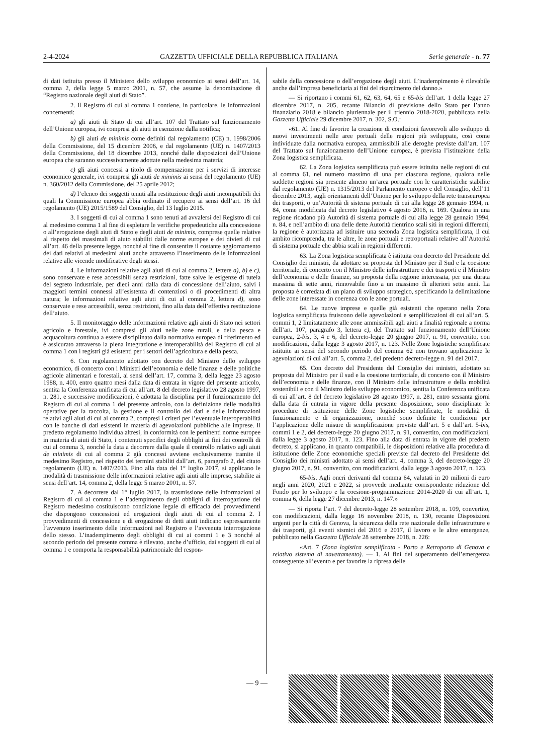2-4-2024 GAZZETTA UFFICIALE DELLA REPUBBLICA ITALIANA Serie generale - n. 77
di dati istituita presso il Ministero dello sviluppo economico ai sensi dell’art. 14, comma 2, della legge 5 marzo 2001, n. 57, che assume la denominazione di “Registro nazionale degli aiuti di Stato”.
2. Il Registro di cui al comma 1 contiene, in particolare, le informazioni concernenti:
a) gli aiuti di Stato di cui all’art. 107 del Trattato sul funzionamento dell’Unione europea, ivi compresi gli aiuti in esenzione dalla notifica;
b) gli aiuti de minimis come definiti dal regolamento (CE) n. 1998/2006 della Commissione, del 15 dicembre 2006, e dal regolamento (UE) n. 1407/2013 della Commissione, del 18 dicembre 2013, nonché dalle disposizioni dell’Unione europea che saranno successivamente adottate nella medesima materia;
c) gli aiuti concessi a titolo di compensazione per i servizi di interesse economico generale, ivi compresi gli aiuti de minimis ai sensi del regolamento (UE) n. 360/2012 della Commissione, del 25 aprile 2012;
d) l’elenco dei soggetti tenuti alla restituzione degli aiuti incompatibili dei quali la Commissione europea abbia ordinato il recupero ai sensi dell’art. 16 del regolamento (UE) 2015/1589 del Consiglio, del 13 luglio 2015.
3. I soggetti di cui al comma 1 sono tenuti ad avvalersi del Registro di cui al medesimo comma 1 al fine di espletare le verifiche propedeutiche alla concessione o all’erogazione degli aiuti di Stato e degli aiuti de minimis, comprese quelle relative al rispetto dei massimali di aiuto stabiliti dalle norme europee e dei divieti di cui all’art. 46 della presente legge, nonché al fine di consentire il costante aggiornamento dei dati relativi ai medesimi aiuti anche attraverso l’inserimento delle informazioni relative alle vicende modificative degli stessi.
4. Le informazioni relative agli aiuti di cui al comma 2, lettere a), b) e c), sono conservate e rese accessibili senza restrizioni, fatte salve le esigenze di tutela del segreto industriale, per dieci anni dalla data di concessione dell’aiuto, salvi i maggiori termini connessi all’esistenza di contenziosi o di procedimenti di altra natura; le informazioni relative agli aiuti di cui al comma 2, lettera d), sono conservate e rese accessibili, senza restrizioni, fino alla data dell’effettiva restituzione dell’aiuto.
5. Il monitoraggio delle informazioni relative agli aiuti di Stato nei settori agricolo e forestale, ivi compresi gli aiuti nelle zone rurali, e della pesca e acquacoltura continua a essere disciplinato dalla normativa europea di riferimento ed è assicurato attraverso la piena integrazione e interoperabilità del Registro di cui al comma 1 con i registri già esistenti per i settori dell’agricoltura e della pesca.
6. Con regolamento adottato con decreto del Ministro dello sviluppo economico, di concerto con i Ministri dell’economia e delle finanze e delle politiche agricole alimentari e forestali, ai sensi dell’art. 17, comma 3, della legge 23 agosto 1988, n. 400, entro quattro mesi dalla data di entrata in vigore del presente articolo, sentita la Conferenza unificata di cui all’art. 8 del decreto legislativo 28 agosto 1997, n. 281, e successive modificazioni, è adottata la disciplina per il funzionamento del Registro di cui al comma 1 del presente articolo, con la definizione delle modalità operative per la raccolta, la gestione e il controllo dei dati e delle informazioni relativi agli aiuti di cui al comma 2, compresi i criteri per l’eventuale interoperabilità con le banche di dati esistenti in materia di agevolazioni pubbliche alle imprese. Il predetto regolamento individua altresì, in conformità con le pertinenti norme europee in materia di aiuti di Stato, i contenuti specifici degli obblighi ai fini dei controlli di cui al comma 3, nonché la data a decorrere dalla quale il controllo relativo agli aiuti de minimis di cui al comma 2 già concessi avviene esclusivamente tramite il medesimo Registro, nel rispetto dei termini stabiliti dall’art. 6, paragrafo 2, del citato regolamento (UE) n. 1407/2013. Fino alla data del 1° luglio 2017, si applicano le modalità di trasmissione delle informazioni relative agli aiuti alle imprese, stabilite ai sensi dell’art. 14, comma 2, della legge 5 marzo 2001, n. 57.
7. A decorrere dal 1° luglio 2017, la trasmissione delle informazioni al Registro di cui al comma 1 e l’adempimento degli obblighi di interrogazione del Registro medesimo costituiscono condizione legale di efficacia dei provvedimenti che dispongono concessioni ed erogazioni degli aiuti di cui al comma 2. I provvedimenti di concessione e di erogazione di detti aiuti indicano espressamente l’avvenuto inserimento delle informazioni nel Registro e l’avvenuta interrogazione dello stesso. L’inadempimento degli obblighi di cui ai commi 1 e 3 nonché al secondo periodo del presente comma è rilevato, anche d’ufficio, dai soggetti di cui al comma 1 e comporta la responsabilità patrimoniale del respon-
sabile della concessione o dell’erogazione degli aiuti. L’inadempimento è rilevabile anche dall’impresa beneficiaria ai fini del risarcimento del danno.»
— Si riportano i commi 61, 62, 63, 64, 65 e 65-bis dell’art. 1 della legge 27 dicembre 2017, n. 205, recante Bilancio di previsione dello Stato per l’anno finanziario 2018 e bilancio pluriennale per il triennio 2018-2020, pubblicata nella Gazzetta Ufficiale 29 dicembre 2017, n. 302, S.O.:
«61. Al fine di favorire la creazione di condizioni favorevoli allo sviluppo di nuovi investimenti nelle aree portuali delle regioni più sviluppate, così come individuate dalla normativa europea, ammissibili alle deroghe previste dall’art. 107 del Trattato sul funzionamento dell’Unione europea, è prevista l’istituzione della Zona logistica semplificata.
62. La Zona logistica semplificata può essere istituita nelle regioni di cui al comma 61, nel numero massimo di una per ciascuna regione, qualora nelle suddette regioni sia presente almeno un’area portuale con le caratteristiche stabilite dal regolamento (UE) n. 1315/2013 del Parlamento europeo e del Consiglio, dell’11 dicembre 2013, sugli orientamenti dell’Unione per lo sviluppo della rete transeuropea dei trasporti, o un’Autorità di sistema portuale di cui alla legge 28 gennaio 1994, n. 84, come modificata dal decreto legislativo 4 agosto 2016, n. 169. Qualora in una regione ricadano più Autorità di sistema portuale di cui alla legge 28 gennaio 1994, n. 84, e nell’ambito di una delle dette Autorità rientrino scali siti in regioni differenti, la regione è autorizzata ad istituire una seconda Zona logistica semplificata, il cui ambito ricomprenda, tra le altre, le zone portuali e retroportuali relative all’Autorità di sistema portuale che abbia scali in regioni differenti.
63. La Zona logistica semplificata è istituita con decreto del Presidente del Consiglio dei ministri, da adottare su proposta del Ministro per il Sud e la coesione territoriale, di concerto con il Ministro delle infrastrutture e dei trasporti e il Ministro dell’economia e delle finanze, su proposta della regione interessata, per una durata massima di sette anni, rinnovabile fino a un massimo di ulteriori sette anni. La proposta è corredata di un piano di sviluppo strategico, specificando la delimitazione delle zone interessate in coerenza con le zone portuali.
64. Le nuove imprese e quelle già esistenti che operano nella Zona logistica semplificata fruiscono delle agevolazioni e semplificazioni di cui all’art. 5, commi 1, 2 limitatamente alle zone ammissibili agli aiuti a finalità regionale a norma dell’art. 107, paragrafo 3, lettera c), del Trattato sul funzionamento dell’Unione europea, 2-bis, 3, 4 e 6, del decreto-legge 20 giugno 2017, n. 91, convertito, con modificazioni, dalla legge 3 agosto 2017, n. 123. Nelle Zone logistiche semplificate istituite ai sensi del secondo periodo del comma 62 non trovano applicazione le agevolazioni di cui all’art. 5, comma 2, del predetto decreto-legge n. 91 del 2017.
65. Con decreto del Presidente del Consiglio dei ministri, adottato su proposta del Ministro per il sud e la coesione territoriale, di concerto con il Ministro dell’economia e delle finanze, con il Ministro delle infrastrutture e della mobilità sostenibili e con il Ministro dello sviluppo economico, sentita la Conferenza unificata di cui all’art. 8 del decreto legislativo 28 agosto 1997, n. 281, entro sessanta giorni dalla data di entrata in vigore della presente disposizione, sono disciplinate le procedure di istituzione delle Zone logistiche semplificate, le modalità di funzionamento e di organizzazione, nonché sono definite le condizioni per l’applicazione delle misure di semplificazione previste dall’art. 5 e dall’art. 5-bis, commi 1 e 2, del decreto-legge 20 giugno 2017, n. 91, convertito, con modificazioni, dalla legge 3 agosto 2017, n. 123. Fino alla data di entrata in vigore del predetto decreto, si applicano, in quanto compatibili, le disposizioni relative alla procedura di istituzione delle Zone economiche speciali previste dal decreto del Presidente del Consiglio dei ministri adottato ai sensi dell’art. 4, comma 3, del decreto-legge 20 giugno 2017, n. 91, convertito, con modificazioni, dalla legge 3 agosto 2017, n. 123.
65-bis. Agli oneri derivanti dal comma 64, valutati in 20 milioni di euro negli anni 2020, 2021 e 2022, si provvede mediante corrispondente riduzione del Fondo per lo sviluppo e la coesione-programmazione 2014-2020 di cui all’art. 1, comma 6, della legge 27 dicembre 2013, n. 147.»
— Si riporta l’art. 7 del decreto-legge 28 settembre 2018, n. 109, convertito, con modificazioni, dalla legge 16 novembre 2018, n. 130, recante Disposizioni urgenti per la città di Genova, la sicurezza della rete nazionale delle infrastrutture e dei trasporti, gli eventi sismici del 2016 e 2017, il lavoro e le altre emergenze, pubblicato nella Gazzetta Ufficiale 28 settembre 2018, n. 226:
«Art. 7 (Zona logistica semplificata - Porto e Retroporto di Genova e relativo sistema di navettamento). — 1. Ai fini del superamento dell’emergenza conseguente all’evento e per favorire la ripresa delle
— 9 —